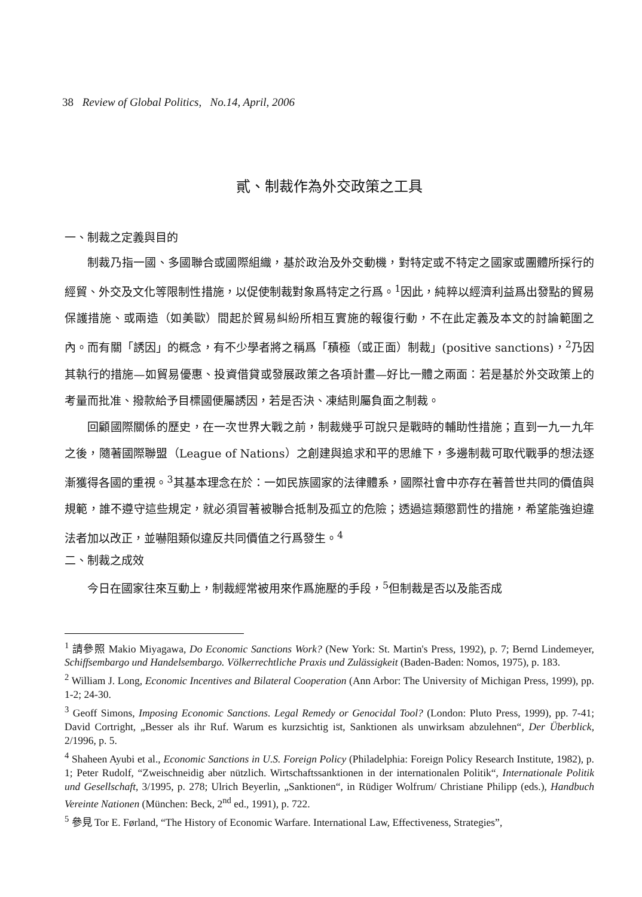38 Review of Global Politics, No.14, April, 2006
貳、制裁作為外交政策之工具
一、制裁之定義與目的
制裁乃指一國、多國聯合或國際組織，基於政治及外交動機，對特定或不特定之國家或團體所採行的經貿、外交及文化等限制性措施，以促使制裁對象爲特定之行爲。<sup>1</sup>因此，純粹以經濟利益爲出發點的貿易保護措施、或兩造（如美歐）間起於貿易糾紛所相互實施的報復行動，不在此定義及本文的討論範圍之內。而有關「誘因」的概念，有不少學者將之稱爲「積極（或正面）制裁」(positive sanctions)，<sup>2</sup>乃因其執行的措施—如貿易優惠、投資借貸或發展政策之各項計畫—好比一體之兩面：若是基於外交政策上的考量而批准、撥款給予目標國便屬誘因，若是否決、凍結則屬負面之制裁。
回顧國際關係的歷史，在一次世界大戰之前，制裁幾乎可說只是戰時的輔助性措施；直到一九一九年之後，隨著國際聯盟（League of Nations）之創建與追求和平的思維下，多邊制裁可取代戰爭的想法逐漸獲得各國的重視。<sup>3</sup>其基本理念在於：一如民族國家的法律體系，國際社會中亦存在著普世共同的價值與規範，誰不遵守這些規定，就必須冒著被聯合抵制及孤立的危險；透過這類懲罰性的措施，希望能強迫違法者加以改正，並嚇阻類似違反共同價值之行爲發生。<sup>4</sup>
二、制裁之成效
今日在國家往來互動上，制裁經常被用來作爲施壓的手段，<sup>5</sup>但制裁是否以及能否成
<sup>1</sup> 請參照 Makio Miyagawa, Do Economic Sanctions Work? (New York: St. Martin's Press, 1992), p. 7; Bernd Lindemeyer, Schiffsembargo und Handelsembargo. Völkerrechtliche Praxis und Zulässigkeit (Baden-Baden: Nomos, 1975), p. 183.
<sup>2</sup> William J. Long, Economic Incentives and Bilateral Cooperation (Ann Arbor: The University of Michigan Press, 1999), pp. 1-2; 24-30.
<sup>3</sup> Geoff Simons, Imposing Economic Sanctions. Legal Remedy or Genocidal Tool? (London: Pluto Press, 1999), pp. 7-41; David Cortright, „Besser als ihr Ruf. Warum es kurzsichtig ist, Sanktionen als unwirksam abzulehnen“, Der Überblick, 2/1996, p. 5.
<sup>4</sup> Shaheen Ayubi et al., Economic Sanctions in U.S. Foreign Policy (Philadelphia: Foreign Policy Research Institute, 1982), p. 1; Peter Rudolf, “Zweischneidig aber nützlich. Wirtschaftssanktionen in der internationalen Politik“, Internationale Politik und Gesellschaft, 3/1995, p. 278; Ulrich Beyerlin, „Sanktionen“, in Rüdiger Wolfrum/ Christiane Philipp (eds.), Handbuch Vereinte Nationen (München: Beck, 2<sup>nd</sup> ed., 1991), p. 722.
<sup>5</sup> 參見 Tor E. Førland, “The History of Economic Warfare. International Law, Effectiveness, Strategies”,